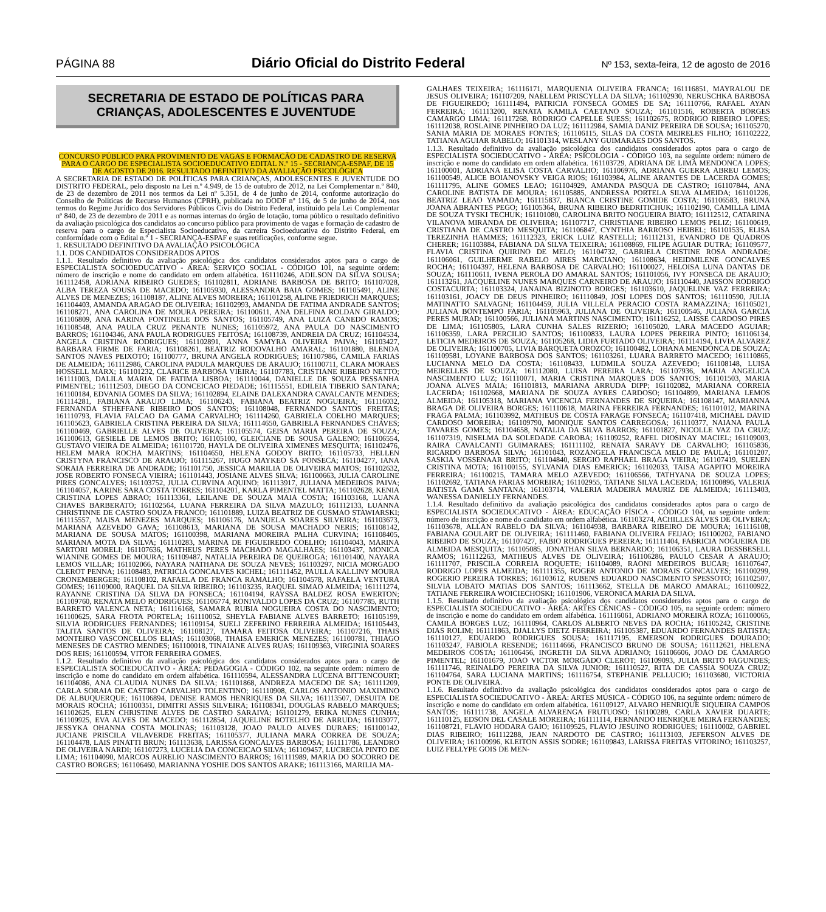PÁGINA 88 Diário Oficial do Distrito Federal Nº 153, sexta-feira, 12 de agosto de 2016
SECRETARIA DE ESTADO DE POLÍTICAS PARA CRIANÇAS, ADOLESCENTES E JUVENTUDE
CONCURSO PÚBLICO PARA PROVIMENTO DE VAGAS E FORMAÇÃO DE CADASTRO DE RESERVA PARA O CARGO DE ESPECIALISTA SOCIOEDUCATIVO EDITAL N.º 15 - SECRIANÇA-ESPAF, DE 15 DE AGOSTO DE 2016. RESULTADO DEFINITIVO DA AVALIAÇÃO PSICOLÓGICA
A SECRETARIA DE ESTADO DE POLÍTICAS PARA CRIANÇAS, ADOLESCENTES E JUVENTUDE DO DISTRITO FEDERAL, pelo disposto na Lei n.º 4.949, de 15 de outubro de 2012, na Lei Complementar n.º 840, de 23 de dezembro de 2011 nos termos da Lei nº 5.351, de 4 de junho de 2014, conforme autorização do Conselho de Políticas de Recurso Humanos (CPRH), publicada no DODF nº 116, de 5 de junho de 2014, nos termos do Regime Jurídico dos Servidores Públicos Civis do Distrito Federal, instituído pela Lei Complementar nº 840, de 23 de dezembro de 2011 e as normas internas do órgão de lotação, torna público o resultado definitivo da avaliação psicológica dos candidatos ao concurso público para provimento de vagas e formação de cadastro de reserva para o cargo de Especialista Socioeducativo, da carreira Socioeducativa do Distrito Federal, em conformidade com o Edital n.º 1 - SECRIANÇA-ESPAF e suas retificações, conforme segue.
1. RESULTADO DEFINITIVO DA AVALIAÇÃO PSICOLÓGICA
1.1. DOS CANDIDATOS CONSIDERADOS APTOS
1.1.1. Resultado definitivo da avaliação psicológica dos candidatos considerados aptos para o cargo de ESPECIALISTA SOCIOEDUCATIVO - ÁREA: SERVIÇO SOCIAL - CÓDIGO 101, na seguinte ordem: número de inscrição e nome do candidato em ordem alfabética. 161110246, ADILSON DA SILVA SOUSA; 161112458, ADRIANA RIBEIRO GUEDES; 161102811, ADRIANE BARBOSA DE BRITO; 161107028, ALBA TEREZA SOUSA DE MACEDO; 161105930, ALESSANDRA BAIA GOMES; 161105491, ALINE ALVES DE MENEZES; 161108187, ALINE ALVES MOREIRA; 161101258, ALINE FRIEDRICH MARQUES; 161104403, AMANDA ARAGAO DE OLIVEIRA; 161102993, AMANDA DE FATIMA ANDRADE SANTOS; 161108271, ANA CAROLINA DE MOURA PEREIRA; 161100611, ANA DELFINA ROLDAN GIRALDO; 161106809, ANA KARINA FONTINELE DOS SANTOS; 161105749, ANA LUIZA CANEDO RAMOS; 161108548, ANA PAULA CRUZ PENANTE NUNES; 161105972, ANA PAULA DO NASCIMENTO BARROS; 161104346, ANA PAULA RODRIGUES FEITOSA; 161108739, ANDREIA DA CRUZ; 161104534, ANGELA CRISTINA RODRIGUES; 161102891, ANNA SAMYRA OLIVEIRA PAIVA; 161103427, BARBARA FIRME DE FARIA; 161108261, BEATRIZ RODOVALHO AMARAL; 161101880, BLENDA SANTOS NAVES PEIXOTO; 161100777, BRUNA ANGELA RODRIGUES; 161107986, CAMILA FARIAS DE ALMEIDA; 161112986, CAROLINA PADULA MARQUES DE ARAUJO; 161100711, CLARA MORAES HOSSELL MARX; 161101232, CLARICE BARBOSA VIEIRA; 161107783, CRISTIANE RIBEIRO NETTO; 161111003, DALILA MARIA DE FATIMA LISBOA; 161110044, DANIELLE DE SOUZA PESSANHA PIMENTEL; 161112503, DIEGO DA CONCEICAO PIEDADE; 161115551, EDILEIA TIBERIO SANTANA; 161100184, EDVANIA GOMES DA SILVA; 161102894, ELAINE DALEXANDRA CAVALCANTE MENDES; 161114281, FABIANA ARAUJO LIMA; 161106243, FABIANA BEATRIZ NOGUEIRA; 161116032, FERNANDA STHEFFANE RIBEIRO DOS SANTOS; 161108048, FERNANDO SANTOS FREITAS; 161110793, FLAVIA FALCAO DA GAMA CARVALHO; 161114260, GABRIELA COELHO MARQUES; 161105623, GABRIELA CRISTINA PEREIRA DA SILVA; 161114650, GABRIELA FERNANDES CHAVES; 161100469, GABRIELLE ALVES DE OLIVEIRA; 161105574, GEISA MARIA PEREIRA DE SOUZA; 161100613, GESIELE DE LEMOS BRITO; 161105100, GLEICIANE DE SOUSA GALENO; 161106554, GUSTAVO VIEIRA DE ALMEIDA; 161101720, HAYLA DE OLIVEIRA XIMENES MESQUITA; 161102476, HELEM MARA ROCHA MARTINS; 161104650, HELENA GODOY BRITO; 161105733, HELLEN CRISTYNA FRANCISCO DE ARAUJO; 161115267, HUGO MAYKEO SA FONSECA; 161104277, IANA SORAIA FERREIRA DE ANDRADE; 161101750, JESSICA MARILIA DE OLIVEIRA MATOS; 161102632, JOSE ROBERTO FONSECA VIEIRA; 161101443, JOSIANE ALVES SILVA; 161100663, JULIA CAROLINE PIRES GONCALVES; 161103752, JULIA CURVINA AQUINO; 161113917, JULIANA MEDEIROS PAIVA; 161104057, KARINE SARA COSTA TORRES; 161104201, KARLA PIMENTEL MATTA; 161102628, KENIA CRISTINA LOPES ABRAO; 161113361, LEILANE DE SOUZA MAIA COSTA; 161103168, LUANA CHAVES BARBERATO; 161102564, LUANA FERREIRA DA SILVA MAZULO; 161112133, LUANNA CHRISTINNE DE CASTRO SOUZA FRANCO; 161101889, LUIZA BEATRIZ DE GUSMAO STAWIARSKI; 161115557, MAISA MENEZES MARQUES; 161106176, MANUELA SOARES SILVEIRA; 161103673, MARIANA AZEVEDO GAVA; 161108613, MARIANA DE SOUSA MACHADO NERIS; 161108142, MARIANA DE SOUSA MATOS; 161100398, MARIANA MOREIRA PALHA CURVINA; 161108405, MARIANA MOTA DA SILVA; 161110283, MARINA DE FIGUEIREDO COELHO; 161104043, MARINA SARTORI MORELI; 161107636, MATHEUS PERES MACHADO MAGALHAES; 161103437, MONICA WIANINE GOMES DE MOURA; 161109487, NATALIA PEREIRA DE QUEIROGA; 161101400, NAYARA LEMOS VILLAR; 161102066, NAYARA NATHANA DE SOUZA NEVES; 161103297, NICIA MORGADO CLEROT PENNA; 161108483, PATRICIA GONCALVES KICHEL; 161111452, PAULLA KALLINY MOURA CRONEMBERGER; 161108102, RAFAELA DE FRANCA RAMALHO; 161104578, RAFAELA VENTURA GOMES; 161109000, RAQUEL DA SILVA RIBEIRO; 161103235, RAQUEL SIMAO ALMEIDA; 161111274, RAYANNE CRISTINA DA SILVA DA FONSECA; 161104194, RAYSSA BALDEZ ROSA EWERTON; 161109760, RENATA MELO RODRIGUES; 161106774, RONIVALDO LOPES DA CRUZ; 161107785, RUTH BARRETO VALENCA NETA; 161116168, SAMARA RUBIA NOGUEIRA COSTA DO NASCIMENTO; 161100625, SARA FROTA PORTELA; 161110052, SHEYLA FABIANE ALVES BARRETO; 161105199, SILVIA RODRIGUES FERNANDES; 161109154, SUELI ZEFERINO FERREIRA ALMEIDA; 161105443, TALITA SANTOS DE OLIVEIRA; 161108127, TAMARA FEITOSA OLIVEIRA; 161107216, THAIS MONTEIRO VASCONCELLOS ELIAS; 161103068, THAISA EMERICK MENEZES; 161100781, THIAGO MENESES DE CASTRO MENDES; 161100018, TINAIANE ALVES RUAS; 161109363, VIRGINIA SOARES DOS REIS; 161100594, VITOR FERREIRA GOMES.
1.1.2. Resultado definitivo da avaliação psicológica dos candidatos considerados aptos para o cargo de ESPECIALISTA SOCIEDUCATIVO - ÁREA: PEDAGOGIA - CÓDIGO 102, na seguinte ordem: número de inscrição e nome do candidato em ordem alfabética. 161110594, ALESSANDRA LUCENA BITTENCOURT; 161104086, ANA CLAUDIA NUNES DA SILVA; 161101868, ANDREZA MACEDO DE SA; 161111209, CARLA SORAIA DE CASTRO CARVALHO TOLENTINO; 161110908, CARLOS ANTONIO MAXIMINO DE ALBUQUERQUE; 161106894, DENISE RAMOS HENRIQUES DA SILVA; 161113507, DESUITA DE MORAIS ROCHA; 161100351, DIMITRI ASSIS SILVEIRA; 161108341, DOUGLAS RABELO MARQUES; 161102625, ELEN CHRISTINE ALVES DE CASTRO SARAIVA; 161101279, ERIKA NUNES CUNHA; 161109925, EVA ALVES DE MACEDO; 161112854, JAQUELINE BOTELHO DE ARRUDA; 161103077, JESSYKA OHANNA COSTA MOLINAS; 161103128, JOAO PAULO ALVES DURAES; 161100142, JUCIANE PRISCILA VILAVERDE FREITAS; 161105377, JULIANA MARA CORREA DE SOUZA; 161104478, LAIS PINATTI BRUN; 161113638, LARISSA GONCALVES BARBOSA; 161111786, LEANDRO DE OLIVEIRA NARDI; 161107273, LUCELIA DA CONCEICAO SILVA; 161109457, LUCRECIA PINTO DE LIMA; 161104090, MARCOS AURELIO NASCIMENTO BARROS; 161111989, MARIA DO SOCORRO DE CASTRO BORGES; 161106460, MARIANNA YOSHIE DOS SANTOS ARAKE; 161113166, MARILIA MA-
GALHAES TEIXEIRA; 161116171, MARQUENIA OLIVEIRA FRANCA; 161116851, MAYRALOU DE JESUS OLIVEIRA; 161107209, NAELLEM PRISCYLLA DA SILVA; 161102930, NERUSCHKA BARBOSA DE FIGUEIREDO; 161111494, PATRICIA FONSECA GOMES DE SA; 161110766, RAFAEL AYAN FERREIRA; 161113200, RENATA KAMILA CAETANO SOUZA; 161101516, ROBERTA BORGES CAMARGO LIMA; 161117268, RODRIGO CAPELLE SUESS; 161102675, RODRIGO RIBEIRO LOPES; 161112038, ROSLAINE PINHEIRO DA LUZ; 161112984, SAMIA DANIZ PEREIRA DE SOUSA; 161105270, SANIA MARIA DE MORAES FONTES; 161106115, SILAS DA COSTA MEIRELES FILHO; 161102222, TATIANA AGUIAR RABELO; 161101314, WESLANY GUIMARAES DOS SANTOS.
1.1.3. Resultado definitivo da avaliação psicológica dos candidatos considerados aptos para o cargo de ESPECIALISTA SOCIEDUCATIVO - ÁREA: PSICOLOGIA - CÓDIGO 103, na seguinte ordem: número de inscrição e nome do candidato em ordem alfabética. 161103729, ADRIANA DE LIMA MENDONCA LOPES; 161100001, ADRIANA ELISA COSTA CARVALHO; 161106976, ADRIANA GUERRA ABREU LEMOS; 161100549, ALICE BOIANOVSKY VEIGA RIOS; 161103984, ALINE ARANTES DE LACERDA GOMES; 161111795, ALINE GOMES LEAO; 161104929, AMANDA PASQUA DE CASTRO; 161107844, ANA CAROLINE BATISTA DE MOURA; 161105885, ANDRESSA PORTELA SILVA ALMEIDA; 161101226, BEATRIZ LEAO YAMADA; 161115837, BIANCA CRISTINE GOMIDE COSTA; 161106583, BRUNA JOANA ABRANTES PEGO; 161105364, BRUNA RIBEIRO BEDRITICHUK; 161102190, CAMILLA LIMA DE SOUZA TYSKI TECHUK; 161101080, CAROLINA BRITO NOGUEIRA BIATO; 161112512, CATARINA VILANOVA MIRANDA DE OLIVEIRA; 161107717, CHRISTIANE RIBEIRO LEMOS PELIZ; 161100619, CRISTIANA DE CASTRO MESQUITA; 161106847, CYNTHIA BARROSO HEIBEL; 161101535, ELISA TEREZINHA HAMMES; 161112323, ERICK LUIZ RASTELLI; 161112131, EVANDRO DE QUADROS CHERER; 161103884, FABIANA DA SILVA TEIXEIRA; 161108869, FILIPE AGUIAR DUTRA; 161109577, FLAVIA CRISTINA QUIRINO DE MELO; 161104732, GABRIELA CRISTINE ROSA ANDRADE; 161106061, GUILHERME RABELO AIRES MARCIANO; 161108634, HEIDMILENE GONCALVES ROCHA; 161104397, HELENA BARBOSA DE CARVALHO; 161100027, HELOISA LUNA DANTAS DE SOUZA; 161110611, IVENA PEROLA DO AMARAL SANTOS; 161101056, IVY FONSECA DE ARAUJO; 161113261, JACQUELINE NUNES MARQUES CARNEIRO DE ARAUJO; 161110440, JAISSON RODRIGO COSTACURTA; 161103324, JANAINA BIZINOTO BORGES; 161103610, JAQUELINE VAZ FERREIRA; 161103161, JOACY DE DEUS PINHEIRO; 161110849, JOSI LOPES DOS SANTOS; 161110590, JULIA MATINATTO SALVAGNI; 161104459, JULIA VILLELA PERACIO COSTA RAMAZZINA; 161105021, JULIANA BONTEMPO FARIA; 161105963, JULIANA DE OLIVEIRA; 161100546, JULIANA GARCIA PERES MURAD; 161100566, JULIANA MARTINS NASCIMENTO; 161116252, LAISSE CARDOSO PIRES DE LIMA; 161105805, LARA CUNHA SALES RIZERIO; 161105020, LARA MACEDO AGUIAR; 161106359, LARA PERCILIO SANTOS; 161100833, LAURA LOPES PEREIRA PINTO; 161106134, LETICIA MEDEIROS DE SOUZA; 161105268, LIDIA FURTADO OLIVEIRA; 161114194, LIVIA ALVAREZ DE OLIVEIRA; 161100705, LIVIA BARQUETA OROZCO; 161100482, LOHANA MENDONCA DE SOUZA; 161109581, LOYANE BARBOSA DOS SANTOS; 161103261, LUARA BARRETO MACEDO; 161110865, LUCIANNA MELO DA COSTA; 161108433, LUDMILA SOUZA AZEVEDO; 161108148, LUISA MEIRELLES DE SOUZA; 161112080, LUISA PEREIRA LARA; 161107936, MARIA ANGELICA NASCIMENTO LUZ; 161110071, MARIA CRISTINA MARQUES DOS SANTOS; 161101503, MARIA JOANA ALVES MAIA; 161101813, MARIANA ARRUDA DIPP; 161102082, MARIANA CORREIA LACERDA; 161102668, MARIANA DE SOUZA AYRES CARDOSO; 161104899, MARIANA LEMOS ALMEIDA; 161105318, MARIANA VICENCIA FERNANDES DE SIQUEIRA; 161108147, MARIANNA BRAGA DE OLIVEIRA BORGES; 161110618, MARINA FERREIRA FERNANDES; 161101012, MARINA FRAGA PALMA; 161103992, MATHEUS DE COSTA FARAGE FONSECA; 161107418, MICHAEL DAVID CARDOSO MOREIRA; 161109790, MONIQUE SANTOS CARREGOSA; 161110377, NAIANA PAULA TAVARES GOMES; 161104658, NATALIA DA SILVA BARROS; 161101827, NICOLLE VAZ DA CRUZ; 161107319, NISELMA DA SOLEDADE CAROBA; 161109252, RAFEL DIOSINAY MACIEL; 161109003, RAIRA CAVALCANTI GUIMARAES; 161111102, RENATA SARAVY DE CARVALHO; 161105836, RICARDO BARBOSA SILVA; 161101043, ROZANGELA FRANCISCA MELO DE PAULA; 161101207, SASKIA VOSSENAAR BRITO; 161104840, SERGIO RAPHAEL BRAGA VIEIRA; 161107419, SUELEN CRISTINA MOTA; 161100155, SYLVANIA DIAS EMERICK; 161102033, TAISA AGAPITO MOREIRA FERREIRA; 161100215, TAMARA MELO AZEVEDO; 161106566, TATHYANA DE SOUZA LOPES; 161102692, TATIANA FARIAS MOREIRA; 161102955, TATIANE SILVA LACERDA; 161100896, VALERIA BATISTA GAMA SANTANA; 161103714, VALERIA MADEIRA MAURIZ DE ALMEIDA; 161113403, WANESSA DANIELLY FERNANDES.
1.1.4. Resultado definitivo da avaliação psicológica dos candidatos considerados aptos para o cargo de ESPECIALISTA SOCIEDUCATIVO - ÁREA: EDUCAÇÃO FÍSICA - CÓDIGO 104, na seguinte ordem: número de inscrição e nome do candidato em ordem alfabética. 161103274, ACHILLES ALVES DE OLIVEIRA; 161103678, ALLAN RABELO DA SILVA; 161104938, BARBARA RIBEIRO DE MOURA; 161116108, FABIANA GOULART DE OLIVEIRA; 161111460, FABIANA OLIVEIRA FEIJAO; 161100202, FABIANO RIBEIRO DE SOUZA; 161107427, FABIO RODRIGUES PEREIRA; 161111404, FABRICIA NOGUEIRA DE ALMEIDA MESQUITA; 161105085, JONATHAN SILVA BERNARDO; 161106351, LAURA DESSBESELL RAMOS; 161112263, MATHEUS ALVES DE OLIVEIRA; 161106286, PAULO CESAR A ARAUJO; 161111707, PRISCILA CORREIA ROQUETE; 161104089, RAONI MEDEIROS BUCAR; 161107647, RODRIGO LOPES ALMEIDA; 161111355, ROGER ANTONIO DE MORAIS GONCALVES; 161100299, ROGERIO PEREIRA TORRES; 161103612, RUBENS EDUARDO NASCIMENTO SPESSOTO; 161102507, SILVIA LOBATO MATIAS DOS SANTOS; 161113662, STELLA DE MARCO AMARAL; 161100922, TATIANE FERREIRA WOICIECHOSKI; 161101906, VERONICA MARIA DA SILVA.
1.1.5. Resultado definitivo da avaliação psicológica dos candidatos considerados aptos para o cargo de ESPECIALISTA SOCIEDUCATIVO - ÁREA: ARTES CÊNICAS - CÓDIGO 105, na seguinte ordem: número de inscrição e nome do candidato em ordem alfabética. 161116061, ADRIANO MOREIRA ROZA; 161100065, CAMILA BORGES LUZ; 161110964, CARLOS ALBERTO NEVES DA ROCHA; 161105242, CRISTINE DIAS ROLIM; 161111863, DJALLYS DIETZ FERREIRA; 161105387, EDUARDO FERNANDES BATISTA; 161110127, EDUARDO RODRIGUES SOUSA; 161117195, EMERSON RODRIGUES DOURADO; 161103247, FABIOLA RESENDE; 161114666, FRANCISCO BRUNO DE SOUSA; 161112621, HELENA MEDEIROS COSTA; 161106456, INGRETH DA SILVA ADRIANO; 161106606, JOAO DE CAMARGO PIMENTEL; 161101679, JOAO VICTOR MORGADO CLEROT; 161109093, JULIA BRITO FAGUNDES; 161111746, REINALDO PEREIRA DA SILVA JUNIOR; 161110527, RITA DE CASSIA SOUZA CRUZ; 161104764, SARA LUCIANA MARTINS; 161116754, STEPHANIE PELLUCIO; 161103680, VICTORIA PONTE DE OLIVEIRA.
1.1.6. Resultado definitivo da avaliação psicológica dos candidatos considerados aptos para o cargo de ESPECIALISTA SOCIEDUCATIVO - ÁREA: ARTES MÚSICA - CÓDIGO 106, na seguinte ordem: número de inscrição e nome do candidato em ordem alfabética. 161109127, ALVARO HENRIQUE SIQUEIRA CAMPOS SANTOS; 161111738, ANGELA ALVARENGA FRUTUOSO; 161100289, CARLA XAVIER DUARTE; 161110125, EDSON DEL CASALE MOREIRA; 161111114, FERNANDO HENRIQUE MEIRA FERNANDES; 161108721, FLAVIO HODARA GAIO; 161109525, FLAVIO JESUINO RODRIGUES; 161110002, GABRIEL DIAS RIBEIRO; 161112288, JEAN NARDOTO DE CASTRO; 161113103, JEFERSON ALVES DE OLIVEIRA; 161100996, KLEITON ASSIS SODRE; 161109843, LARISSA FREITAS VITORINO; 161103257, LUIZ FELLYPE GOIS DE MEN-